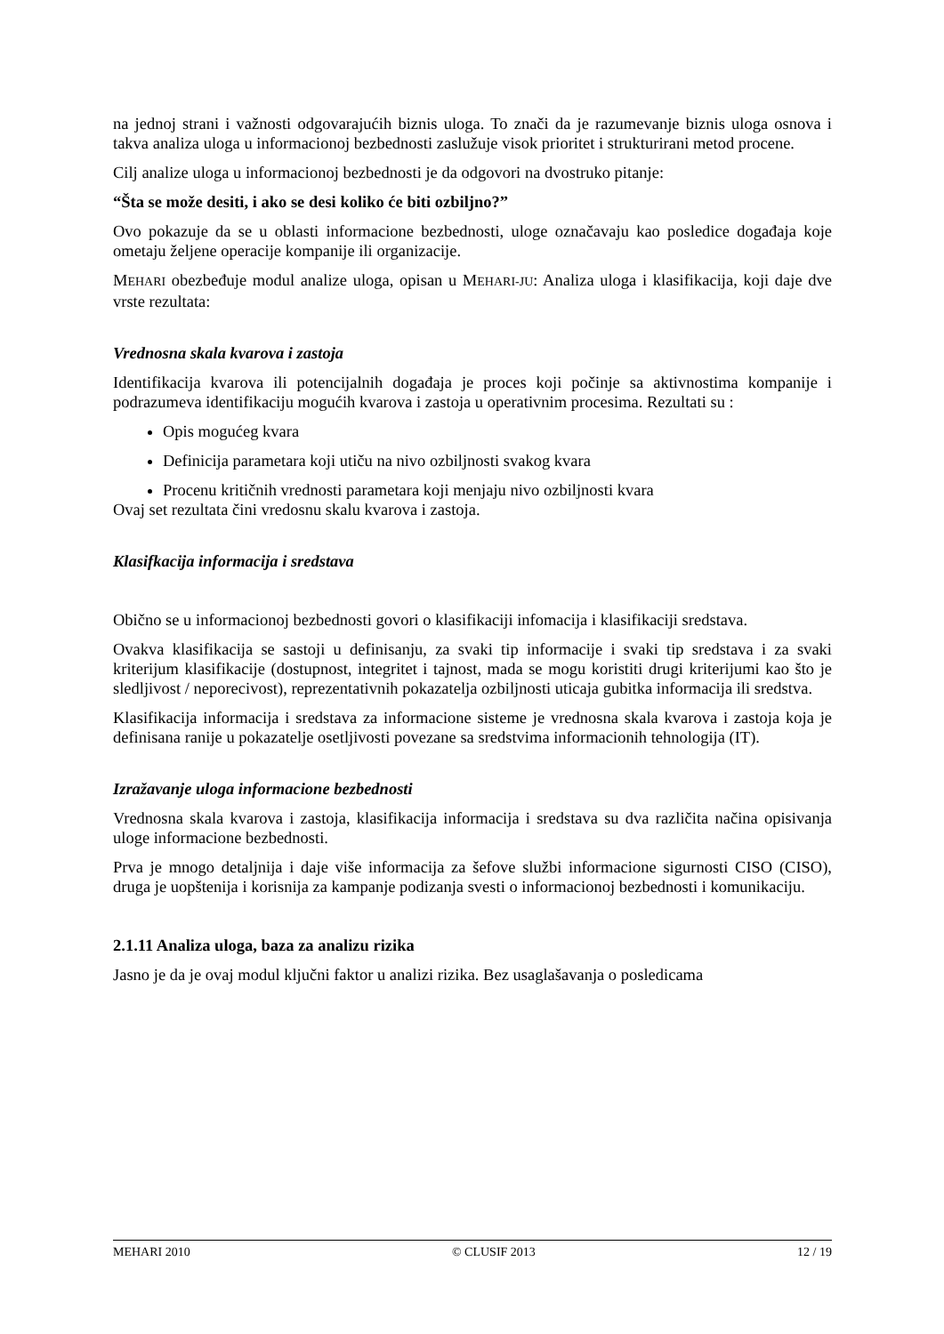na jednoj strani i važnosti odgovarajućih biznis uloga. To znači da je razumevanje biznis uloga osnova i takva analiza uloga u informacionoj bezbednosti zaslužuje visok prioritet i strukturirani metod procene.
Cilj analize uloga u informacionoj bezbednosti je da odgovori na dvostruko pitanje:
“Šta se može desiti, i ako se desi koliko će biti ozbiljno?”
Ovo pokazuje da se u oblasti informacione bezbednosti, uloge označavaju kao posledice događaja koje ometaju željene operacije kompanije ili organizacije.
MEHARI obezbeđuje modul analize uloga, opisan u MEHARI-JU: Analiza uloga i klasifikacija, koji daje dve vrste rezultata:
Vrednosna skala kvarova i zastoja
Identifikacija kvarova ili potencijalnih događaja je proces koji počinje sa aktivnostima kompanije i podrazumeva identifikaciju mogućih kvarova i zastoja u operativnim procesima. Rezultati su :
Opis mogućeg kvara
Definicija parametara koji utiču na nivo ozbiljnosti svakog kvara
Procenu kritičnih vrednosti parametara koji menjaju nivo ozbiljnosti kvara
Ovaj set rezultata čini vredosnu skalu kvarova i zastoja.
Klasifkacija informacija i sredstava
Obično se u informacionoj bezbednosti govori o klasifikaciji infomacija i klasifikaciji sredstava.
Ovakva klasifikacija se sastoji u definisanju, za svaki tip informacije i svaki tip sredstava i za svaki kriterijum klasifikacije (dostupnost, integritet i tajnost, mada se mogu koristiti drugi kriterijumi kao što je sledljivost / neporecivost), reprezentativnih pokazatelja ozbiljnosti uticaja gubitka informacija ili sredstva.
Klasifikacija informacija i sredstava za informacione sisteme je vrednosna skala kvarova i zastoja koja je definisana ranije u pokazatelje osetljivosti povezane sa sredstvima informacionih tehnologija (IT).
Izražavanje uloga informacione bezbednosti
Vrednosna skala kvarova i zastoja, klasifikacija informacija i sredstava su dva različita načina opisivanja uloge informacione bezbednosti.
Prva je mnogo detaljnija i daje više informacija za šefove službi informacione sigurnosti CISO (CISO), druga je uopštenija i korisnija za kampanje podizanja svesti o informacionoj bezbednosti i komunikaciju.
2.1.11 Analiza uloga, baza za analizu rizika
Jasno je da je ovaj modul ključni faktor u analizi rizika. Bez usaglašavanja o posledicama
MEHARI 2010 © CLUSIF 2013 12 / 19